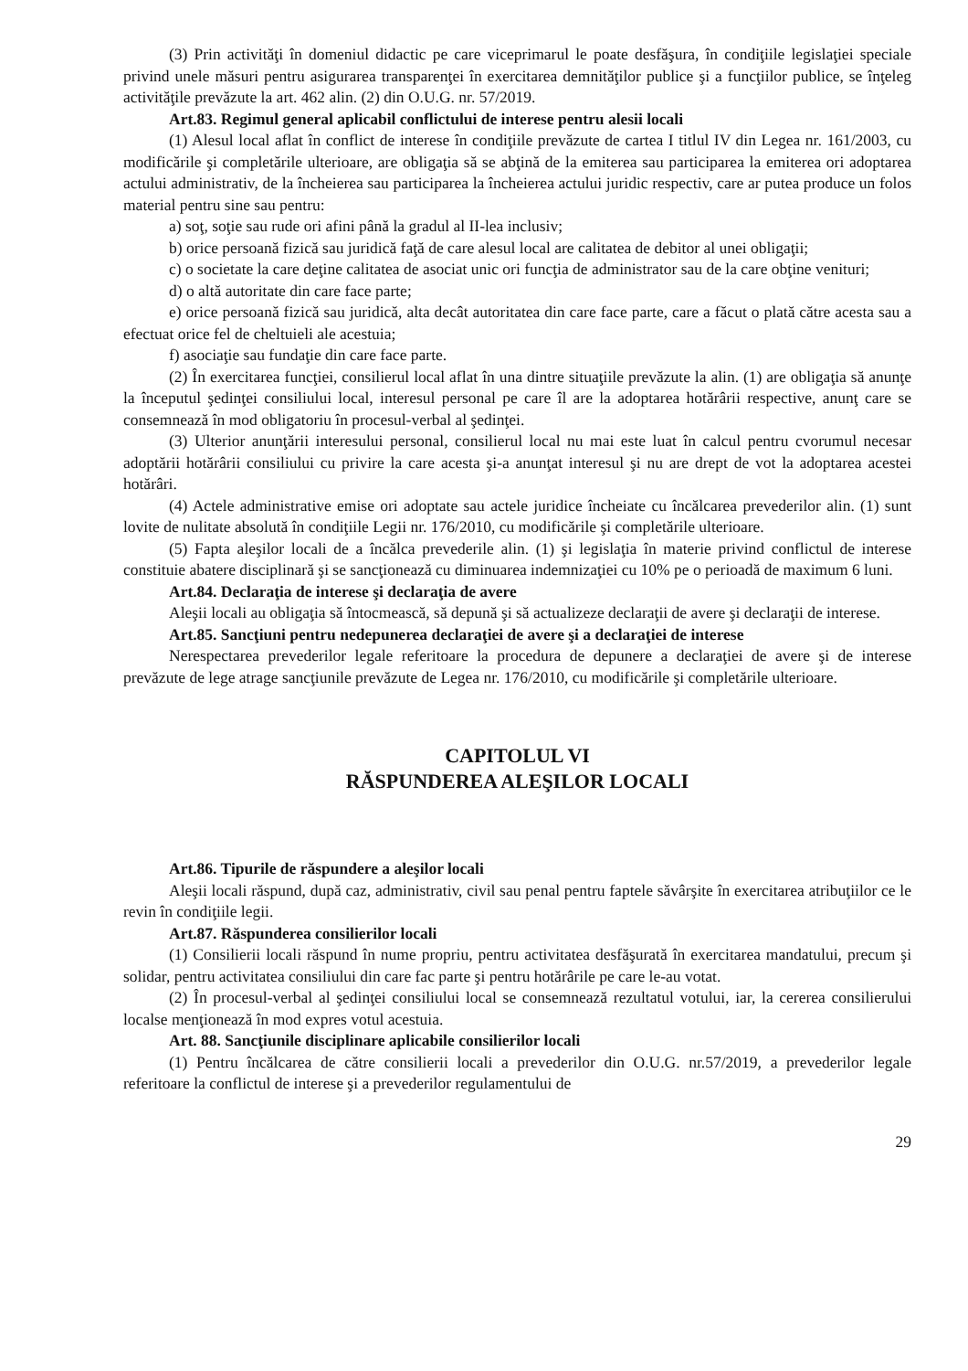(3) Prin activităţi în domeniul didactic pe care viceprimarul le poate desfăşura, în condiţiile legislaţiei speciale privind unele măsuri pentru asigurarea transparenţei în exercitarea demnităţilor publice şi a funcţiilor publice, se înţeleg activităţile prevăzute la art. 462 alin. (2) din O.U.G. nr. 57/2019.
Art.83. Regimul general aplicabil conflictului de interese pentru alesii locali
(1) Alesul local aflat în conflict de interese în condiţiile prevăzute de cartea I titlul IV din Legea nr. 161/2003, cu modificările şi completările ulterioare, are obligaţia să se abţină de la emiterea sau participarea la emiterea ori adoptarea actului administrativ, de la încheierea sau participarea la încheierea actului juridic respectiv, care ar putea produce un folos material pentru sine sau pentru:
a) soţ, soţie sau rude ori afini până la gradul al II-lea inclusiv;
b) orice persoană fizică sau juridică faţă de care alesul local are calitatea de debitor al unei obligaţii;
c) o societate la care deţine calitatea de asociat unic ori funcţia de administrator sau de la care obţine venituri;
d) o altă autoritate din care face parte;
e) orice persoană fizică sau juridică, alta decât autoritatea din care face parte, care a făcut o plată către acesta sau a efectuat orice fel de cheltuieli ale acestuia;
f) asociaţie sau fundaţie din care face parte.
(2) În exercitarea funcţiei, consilierul local aflat în una dintre situaţiile prevăzute la alin. (1) are obligaţia să anunţe la începutul şedinţei consiliului local, interesul personal pe care îl are la adoptarea hotărârii respective, anunţ care se consemnează în mod obligatoriu în procesul-verbal al şedinţei.
(3) Ulterior anunţării interesului personal, consilierul local nu mai este luat în calcul pentru cvorumul necesar adoptării hotărârii consiliului cu privire la care acesta şi-a anunţat interesul şi nu are drept de vot la adoptarea acestei hotărâri.
(4) Actele administrative emise ori adoptate sau actele juridice încheiate cu încălcarea prevederilor alin. (1) sunt lovite de nulitate absolută în condiţiile Legii nr. 176/2010, cu modificările şi completările ulterioare.
(5) Fapta aleşilor locali de a încălca prevederile alin. (1) şi legislaţia în materie privind conflictul de interese constituie abatere disciplinară şi se sancţionează cu diminuarea indemnizaţiei cu 10% pe o perioadă de maximum 6 luni.
Art.84. Declaraţia de interese şi declaraţia de avere
Aleşii locali au obligaţia să întocmească, să depună şi să actualizeze declaraţii de avere şi declaraţii de interese.
Art.85. Sancţiuni pentru nedepunerea declaraţiei de avere şi a declaraţiei de interese
Nerespectarea prevederilor legale referitoare la procedura de depunere a declaraţiei de avere şi de interese prevăzute de lege atrage sancţiunile prevăzute de Legea nr. 176/2010, cu modificările şi completările ulterioare.
CAPITOLUL VI
RĂSPUNDEREA ALEŞILOR LOCALI
Art.86. Tipurile de răspundere a aleşilor locali
Aleşii locali răspund, după caz, administrativ, civil sau penal pentru faptele săvârşite în exercitarea atribuţiilor ce le revin în condiţiile legii.
Art.87. Răspunderea consilierilor locali
(1) Consilierii locali răspund în nume propriu, pentru activitatea desfăşurată în exercitarea mandatului, precum şi solidar, pentru activitatea consiliului din care fac parte şi pentru hotărârile pe care le-au votat.
(2) În procesul-verbal al şedinţei consiliului local se consemnează rezultatul votului, iar, la cererea consilierului localse menţionează în mod expres votul acestuia.
Art. 88. Sancţiunile disciplinare aplicabile consilierilor locali
(1) Pentru încălcarea de către consilierii locali a prevederilor din O.U.G. nr.57/2019, a prevederilor legale referitoare la conflictul de interese şi a prevederilor regulamentului de
29